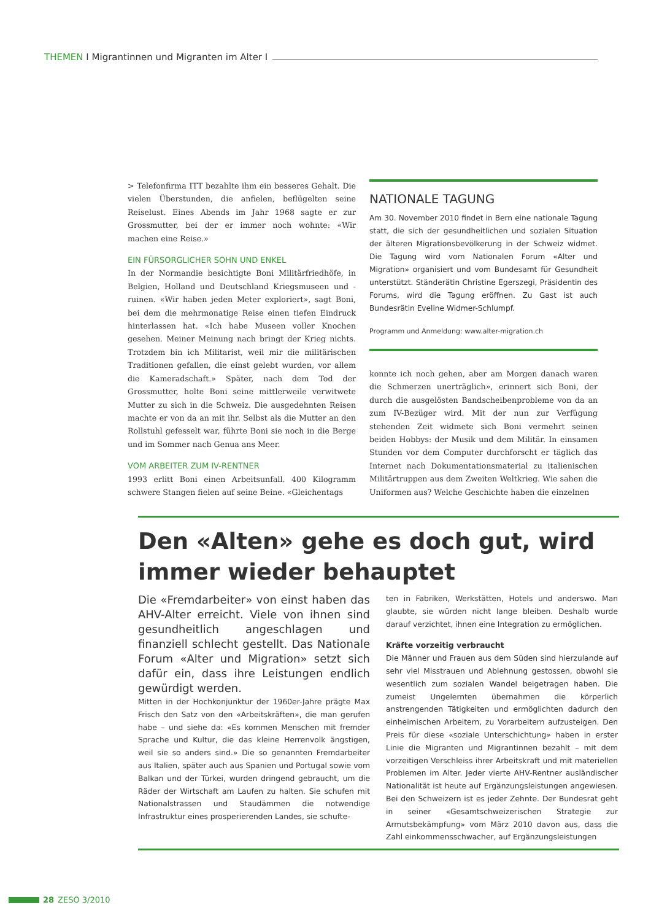THEMEN I Migrantinnen und Migranten im Alter I
> Telefonfirma ITT bezahlte ihm ein besseres Gehalt. Die vielen Überstunden, die anfielen, beflügelten seine Reiselust. Eines Abends im Jahr 1968 sagte er zur Grossmutter, bei der er immer noch wohnte: «Wir machen eine Reise.»
EIN FÜRSORGLICHER SOHN UND ENKEL
In der Normandie besichtigte Boni Militärfriedhöfe, in Belgien, Holland und Deutschland Kriegsmuseen und -ruinen. «Wir haben jeden Meter exploriert», sagt Boni, bei dem die mehrmonatige Reise einen tiefen Eindruck hinterlassen hat. «Ich habe Museen voller Knochen gesehen. Meiner Meinung nach bringt der Krieg nichts. Trotzdem bin ich Militarist, weil mir die militärischen Traditionen gefallen, die einst gelebt wurden, vor allem die Kameradschaft.» Später, nach dem Tod der Grossmutter, holte Boni seine mittlerweile verwitwete Mutter zu sich in die Schweiz. Die ausgedehnten Reisen machte er von da an mit ihr. Selbst als die Mutter an den Rollstuhl gefesselt war, führte Boni sie noch in die Berge und im Sommer nach Genua ans Meer.
VOM ARBEITER ZUM IV-RENTNER
1993 erlitt Boni einen Arbeitsunfall. 400 Kilogramm schwere Stangen fielen auf seine Beine. «Gleichentags
NATIONALE TAGUNG
Am 30. November 2010 findet in Bern eine nationale Tagung statt, die sich der gesundheitlichen und sozialen Situation der älteren Migrationsbevölkerung in der Schweiz widmet. Die Tagung wird vom Nationalen Forum «Alter und Migration» organisiert und vom Bundesamt für Gesundheit unterstützt. Ständerätin Christine Egerszegi, Präsidentin des Forums, wird die Tagung eröffnen. Zu Gast ist auch Bundesrätin Eveline Widmer-Schlumpf.
Programm und Anmeldung: www.alter-migration.ch
konnte ich noch gehen, aber am Morgen danach waren die Schmerzen unerträglich», erinnert sich Boni, der durch die ausgelösten Bandscheibenprobleme von da an zum IV-Bezüger wird. Mit der nun zur Verfügung stehenden Zeit widmete sich Boni vermehrt seinen beiden Hobbys: der Musik und dem Militär. In einsamen Stunden vor dem Computer durchforscht er täglich das Internet nach Dokumentationsmaterial zu italienischen Militärtruppen aus dem Zweiten Weltkrieg. Wie sahen die Uniformen aus? Welche Geschichte haben die einzelnen
Den «Alten» gehe es doch gut, wird immer wieder behauptet
Die «Fremdarbeiter» von einst haben das AHV-Alter erreicht. Viele von ihnen sind gesundheitlich angeschlagen und finanziell schlecht gestellt. Das Nationale Forum «Alter und Migration» setzt sich dafür ein, dass ihre Leistungen endlich gewürdigt werden.
Mitten in der Hochkonjunktur der 1960er-Jahre prägte Max Frisch den Satz von den «Arbeitskräften», die man gerufen habe – und siehe da: «Es kommen Menschen mit fremder Sprache und Kultur, die das kleine Herrenvolk ängstigen, weil sie so anders sind.» Die so genannten Fremdarbeiter aus Italien, später auch aus Spanien und Portugal sowie vom Balkan und der Türkei, wurden dringend gebraucht, um die Räder der Wirtschaft am Laufen zu halten. Sie schufen mit Nationalstrassen und Staudämmen die notwendige Infrastruktur eines prosperierenden Landes, sie schufte-
ten in Fabriken, Werkstätten, Hotels und anderswo. Man glaubte, sie würden nicht lange bleiben. Deshalb wurde darauf verzichtet, ihnen eine Integration zu ermöglichen.
Kräfte vorzeitig verbraucht
Die Männer und Frauen aus dem Süden sind hierzulande auf sehr viel Misstrauen und Ablehnung gestossen, obwohl sie wesentlich zum sozialen Wandel beigetragen haben. Die zumeist Ungelernten übernahmen die körperlich anstrengenden Tätigkeiten und ermöglichten dadurch den einheimischen Arbeitern, zu Vorarbeitern aufzusteigen. Den Preis für diese «soziale Unterschichtung» haben in erster Linie die Migranten und Migrantinnen bezahlt – mit dem vorzeitigen Verschleiss ihrer Arbeitskraft und mit materiellen Problemen im Alter. Jeder vierte AHV-Rentner ausländischer Nationalität ist heute auf Ergänzungsleistungen angewiesen. Bei den Schweizern ist es jeder Zehnte. Der Bundesrat geht in seiner «Gesamtschweizerischen Strategie zur Armutsbekämpfung» vom März 2010 davon aus, dass die Zahl einkommensschwacher, auf Ergänzungsleistungen
28 ZESO 3/2010